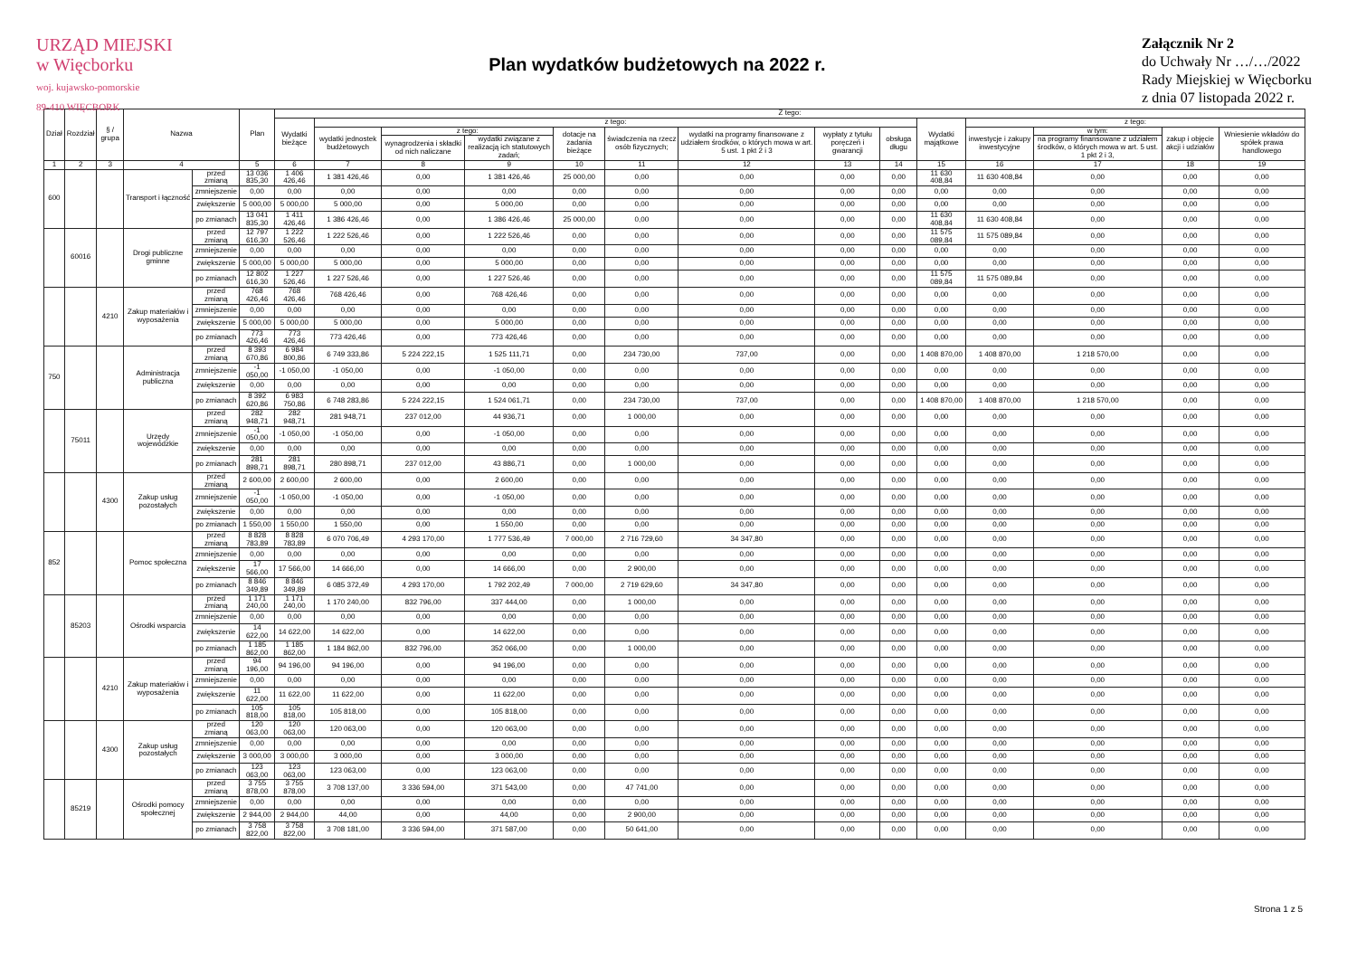URZĄD MIEJSKI
w Więcborku
woj. kujawsko-pomorskie
89-410 WIĘCBORK
Plan wydatków budżetowych na 2022 r.
Załącznik Nr 2
do Uchwały Nr …/…/2022
Rady Miejskiej w Więcborku
z dnia 07 listopada 2022 r.
| Dział | Rozdział | § / grupa | Nazwa | | Plan | Z tego: | | | | | | | | | | | | | |
| --- | --- | --- | --- | --- | --- | --- | --- | --- | --- | --- | --- | --- | --- | --- | --- | --- | --- | --- | --- |
| | | | | | | Wydatki bieżące | z tego: | | | | | | | | Wydatki majątkowe | z tego: | | | |
| | | | | | | | wydatki jednostek budżetowych | z tego: | | dotacje na zadania bieżące | świadczenia na rzecz osób fizycznych; | wydatki na programy finansowane z udziałem środków, o których mowa w art. 5 ust. 1 pkt 2 i 3 | wypłaty z tytułu poręczeń i gwarancji | obsługa długu | | inwestycje i zakupy inwestycyjne | w tym: | zakup i objęcie akcji i udziałów | Wniesienie wkładów do spółek prawa handlowego |
| | | | | | | | | wynagrodzenia i składki od nich naliczane | wydatki związane z realizacją ich statutowych zadań; | | | | | | | | na programy finansowane z udziałem środków, o których mowa w art. 5 ust. 1 pkt 2 i 3, | | |
| 1 | 2 | 3 | 4 | | 5 | 6 | 7 | 8 | 9 | 10 | 11 | 12 | 13 | 14 | 15 | 16 | 17 | 18 | 19 |
| 600 | | | Transport i łączność | przed zmianą | 13 036 835,30 | 1 406 426,46 | 1 381 426,46 | 0,00 | 1 381 426,46 | 25 000,00 | 0,00 | 0,00 | 0,00 | 0,00 | 11 630 408,84 | 11 630 408,84 | 0,00 | 0,00 | 0,00 |
| | | | | zmniejszenie | 0,00 | 0,00 | 0,00 | 0,00 | 0,00 | 0,00 | 0,00 | 0,00 | 0,00 | 0,00 | 0,00 | 0,00 | 0,00 | 0,00 | 0,00 |
| | | | | zwiększenie | 5 000,00 | 5 000,00 | 5 000,00 | 0,00 | 5 000,00 | 0,00 | 0,00 | 0,00 | 0,00 | 0,00 | 0,00 | 0,00 | 0,00 | 0,00 | 0,00 |
| | | | | po zmianach | 13 041 835,30 | 1 411 426,46 | 1 386 426,46 | 0,00 | 1 386 426,46 | 25 000,00 | 0,00 | 0,00 | 0,00 | 0,00 | 11 630 408,84 | 11 630 408,84 | 0,00 | 0,00 | 0,00 |
| | 60016 | | Drogi publiczne gminne | przed zmianą | 12 797 616,30 | 1 222 526,46 | 1 222 526,46 | 0,00 | 1 222 526,46 | 0,00 | 0,00 | 0,00 | 0,00 | 0,00 | 11 575 089,84 | 11 575 089,84 | 0,00 | 0,00 | 0,00 |
| | | | | zmniejszenie | 0,00 | 0,00 | 0,00 | 0,00 | 0,00 | 0,00 | 0,00 | 0,00 | 0,00 | 0,00 | 0,00 | 0,00 | 0,00 | 0,00 | 0,00 |
| | | | | zwiększenie | 5 000,00 | 5 000,00 | 5 000,00 | 0,00 | 5 000,00 | 0,00 | 0,00 | 0,00 | 0,00 | 0,00 | 0,00 | 0,00 | 0,00 | 0,00 | 0,00 |
| | | | | po zmianach | 12 802 616,30 | 1 227 526,46 | 1 227 526,46 | 0,00 | 1 227 526,46 | 0,00 | 0,00 | 0,00 | 0,00 | 0,00 | 11 575 089,84 | 11 575 089,84 | 0,00 | 0,00 | 0,00 |
| | | 4210 | Zakup materiałów i wyposażenia | przed zmianą | 768 426,46 | 768 426,46 | 768 426,46 | 0,00 | 768 426,46 | 0,00 | 0,00 | 0,00 | 0,00 | 0,00 | 0,00 | 0,00 | 0,00 | 0,00 | 0,00 |
| | | | | zmniejszenie | 0,00 | 0,00 | 0,00 | 0,00 | 0,00 | 0,00 | 0,00 | 0,00 | 0,00 | 0,00 | 0,00 | 0,00 | 0,00 | 0,00 | 0,00 |
| | | | | zwiększenie | 5 000,00 | 5 000,00 | 5 000,00 | 0,00 | 5 000,00 | 0,00 | 0,00 | 0,00 | 0,00 | 0,00 | 0,00 | 0,00 | 0,00 | 0,00 | 0,00 |
| | | | | po zmianach | 773 426,46 | 773 426,46 | 773 426,46 | 0,00 | 773 426,46 | 0,00 | 0,00 | 0,00 | 0,00 | 0,00 | 0,00 | 0,00 | 0,00 | 0,00 | 0,00 |
| 750 | | | Administracja publiczna | przed zmianą | 8 393 670,86 | 6 984 800,86 | 6 749 333,86 | 5 224 222,15 | 1 525 111,71 | 0,00 | 234 730,00 | 737,00 | 0,00 | 0,00 | 1 408 870,00 | 1 408 870,00 | 1 218 570,00 | 0,00 | 0,00 |
| | | | | zmniejszenie | -1 050,00 | -1 050,00 | -1 050,00 | 0,00 | -1 050,00 | 0,00 | 0,00 | 0,00 | 0,00 | 0,00 | 0,00 | 0,00 | 0,00 | 0,00 | 0,00 |
| | | | | zwiększenie | 0,00 | 0,00 | 0,00 | 0,00 | 0,00 | 0,00 | 0,00 | 0,00 | 0,00 | 0,00 | 0,00 | 0,00 | 0,00 | 0,00 | 0,00 |
| | | | | po zmianach | 8 392 620,86 | 6 983 750,86 | 6 748 283,86 | 5 224 222,15 | 1 524 061,71 | 0,00 | 234 730,00 | 737,00 | 0,00 | 0,00 | 1 408 870,00 | 1 408 870,00 | 1 218 570,00 | 0,00 | 0,00 |
| | 75011 | | Urzędy wojewódzkie | przed zmianą | 282 948,71 | 282 948,71 | 281 948,71 | 237 012,00 | 44 936,71 | 0,00 | 1 000,00 | 0,00 | 0,00 | 0,00 | 0,00 | 0,00 | 0,00 | 0,00 | 0,00 |
| | | | | zmniejszenie | -1 050,00 | -1 050,00 | -1 050,00 | 0,00 | -1 050,00 | 0,00 | 0,00 | 0,00 | 0,00 | 0,00 | 0,00 | 0,00 | 0,00 | 0,00 | 0,00 |
| | | | | zwiększenie | 0,00 | 0,00 | 0,00 | 0,00 | 0,00 | 0,00 | 0,00 | 0,00 | 0,00 | 0,00 | 0,00 | 0,00 | 0,00 | 0,00 | 0,00 |
| | | | | po zmianach | 281 898,71 | 281 898,71 | 280 898,71 | 237 012,00 | 43 886,71 | 0,00 | 1 000,00 | 0,00 | 0,00 | 0,00 | 0,00 | 0,00 | 0,00 | 0,00 | 0,00 |
| | | 4300 | Zakup usług pozostałych | przed zmianą | 2 600,00 | 2 600,00 | 2 600,00 | 0,00 | 2 600,00 | 0,00 | 0,00 | 0,00 | 0,00 | 0,00 | 0,00 | 0,00 | 0,00 | 0,00 | 0,00 |
| | | | | zmniejszenie | -1 050,00 | -1 050,00 | -1 050,00 | 0,00 | -1 050,00 | 0,00 | 0,00 | 0,00 | 0,00 | 0,00 | 0,00 | 0,00 | 0,00 | 0,00 | 0,00 |
| | | | | zwiększenie | 0,00 | 0,00 | 0,00 | 0,00 | 0,00 | 0,00 | 0,00 | 0,00 | 0,00 | 0,00 | 0,00 | 0,00 | 0,00 | 0,00 | 0,00 |
| | | | | po zmianach | 1 550,00 | 1 550,00 | 1 550,00 | 0,00 | 1 550,00 | 0,00 | 0,00 | 0,00 | 0,00 | 0,00 | 0,00 | 0,00 | 0,00 | 0,00 | 0,00 |
| 852 | | | Pomoc społeczna | przed zmianą | 8 828 783,89 | 8 828 783,89 | 6 070 706,49 | 4 293 170,00 | 1 777 536,49 | 7 000,00 | 2 716 729,60 | 34 347,80 | 0,00 | 0,00 | 0,00 | 0,00 | 0,00 | 0,00 | 0,00 |
| | | | | zmniejszenie | 0,00 | 0,00 | 0,00 | 0,00 | 0,00 | 0,00 | 0,00 | 0,00 | 0,00 | 0,00 | 0,00 | 0,00 | 0,00 | 0,00 | 0,00 |
| | | | | zwiększenie | 17 566,00 | 17 566,00 | 14 666,00 | 0,00 | 14 666,00 | 0,00 | 2 900,00 | 0,00 | 0,00 | 0,00 | 0,00 | 0,00 | 0,00 | 0,00 | 0,00 |
| | | | | po zmianach | 8 846 349,89 | 8 846 349,89 | 6 085 372,49 | 4 293 170,00 | 1 792 202,49 | 7 000,00 | 2 719 629,60 | 34 347,80 | 0,00 | 0,00 | 0,00 | 0,00 | 0,00 | 0,00 | 0,00 |
| | 85203 | | Ośrodki wsparcia | przed zmianą | 1 171 240,00 | 1 171 240,00 | 1 170 240,00 | 832 796,00 | 337 444,00 | 0,00 | 1 000,00 | 0,00 | 0,00 | 0,00 | 0,00 | 0,00 | 0,00 | 0,00 | 0,00 |
| | | | | zmniejszenie | 0,00 | 0,00 | 0,00 | 0,00 | 0,00 | 0,00 | 0,00 | 0,00 | 0,00 | 0,00 | 0,00 | 0,00 | 0,00 | 0,00 | 0,00 |
| | | | | zwiększenie | 14 622,00 | 14 622,00 | 14 622,00 | 0,00 | 14 622,00 | 0,00 | 0,00 | 0,00 | 0,00 | 0,00 | 0,00 | 0,00 | 0,00 | 0,00 | 0,00 |
| | | | | po zmianach | 1 185 862,00 | 1 185 862,00 | 1 184 862,00 | 832 796,00 | 352 066,00 | 0,00 | 1 000,00 | 0,00 | 0,00 | 0,00 | 0,00 | 0,00 | 0,00 | 0,00 | 0,00 |
| | | 4210 | Zakup materiałów i wyposażenia | przed zmianą | 94 196,00 | 94 196,00 | 94 196,00 | 0,00 | 94 196,00 | 0,00 | 0,00 | 0,00 | 0,00 | 0,00 | 0,00 | 0,00 | 0,00 | 0,00 | 0,00 |
| | | | | zmniejszenie | 0,00 | 0,00 | 0,00 | 0,00 | 0,00 | 0,00 | 0,00 | 0,00 | 0,00 | 0,00 | 0,00 | 0,00 | 0,00 | 0,00 | 0,00 |
| | | | | zwiększenie | 11 622,00 | 11 622,00 | 11 622,00 | 0,00 | 11 622,00 | 0,00 | 0,00 | 0,00 | 0,00 | 0,00 | 0,00 | 0,00 | 0,00 | 0,00 | 0,00 |
| | | | | po zmianach | 105 818,00 | 105 818,00 | 105 818,00 | 0,00 | 105 818,00 | 0,00 | 0,00 | 0,00 | 0,00 | 0,00 | 0,00 | 0,00 | 0,00 | 0,00 | 0,00 |
| | | 4300 | Zakup usług pozostałych | przed zmianą | 120 063,00 | 120 063,00 | 120 063,00 | 0,00 | 120 063,00 | 0,00 | 0,00 | 0,00 | 0,00 | 0,00 | 0,00 | 0,00 | 0,00 | 0,00 | 0,00 |
| | | | | zmniejszenie | 0,00 | 0,00 | 0,00 | 0,00 | 0,00 | 0,00 | 0,00 | 0,00 | 0,00 | 0,00 | 0,00 | 0,00 | 0,00 | 0,00 | 0,00 |
| | | | | zwiększenie | 3 000,00 | 3 000,00 | 3 000,00 | 0,00 | 3 000,00 | 0,00 | 0,00 | 0,00 | 0,00 | 0,00 | 0,00 | 0,00 | 0,00 | 0,00 | 0,00 |
| | | | | po zmianach | 123 063,00 | 123 063,00 | 123 063,00 | 0,00 | 123 063,00 | 0,00 | 0,00 | 0,00 | 0,00 | 0,00 | 0,00 | 0,00 | 0,00 | 0,00 | 0,00 |
| | 85219 | | Ośrodki pomocy społecznej | przed zmianą | 3 755 878,00 | 3 755 878,00 | 3 708 137,00 | 3 336 594,00 | 371 543,00 | 0,00 | 47 741,00 | 0,00 | 0,00 | 0,00 | 0,00 | 0,00 | 0,00 | 0,00 | 0,00 |
| | | | | zmniejszenie | 0,00 | 0,00 | 0,00 | 0,00 | 0,00 | 0,00 | 0,00 | 0,00 | 0,00 | 0,00 | 0,00 | 0,00 | 0,00 | 0,00 | 0,00 |
| | | | | zwiększenie | 2 944,00 | 2 944,00 | 44,00 | 0,00 | 44,00 | 0,00 | 2 900,00 | 0,00 | 0,00 | 0,00 | 0,00 | 0,00 | 0,00 | 0,00 | 0,00 |
| | | | | po zmianach | 3 758 822,00 | 3 758 822,00 | 3 708 181,00 | 3 336 594,00 | 371 587,00 | 0,00 | 50 641,00 | 0,00 | 0,00 | 0,00 | 0,00 | 0,00 | 0,00 | 0,00 | 0,00 |
Strona 1 z 5